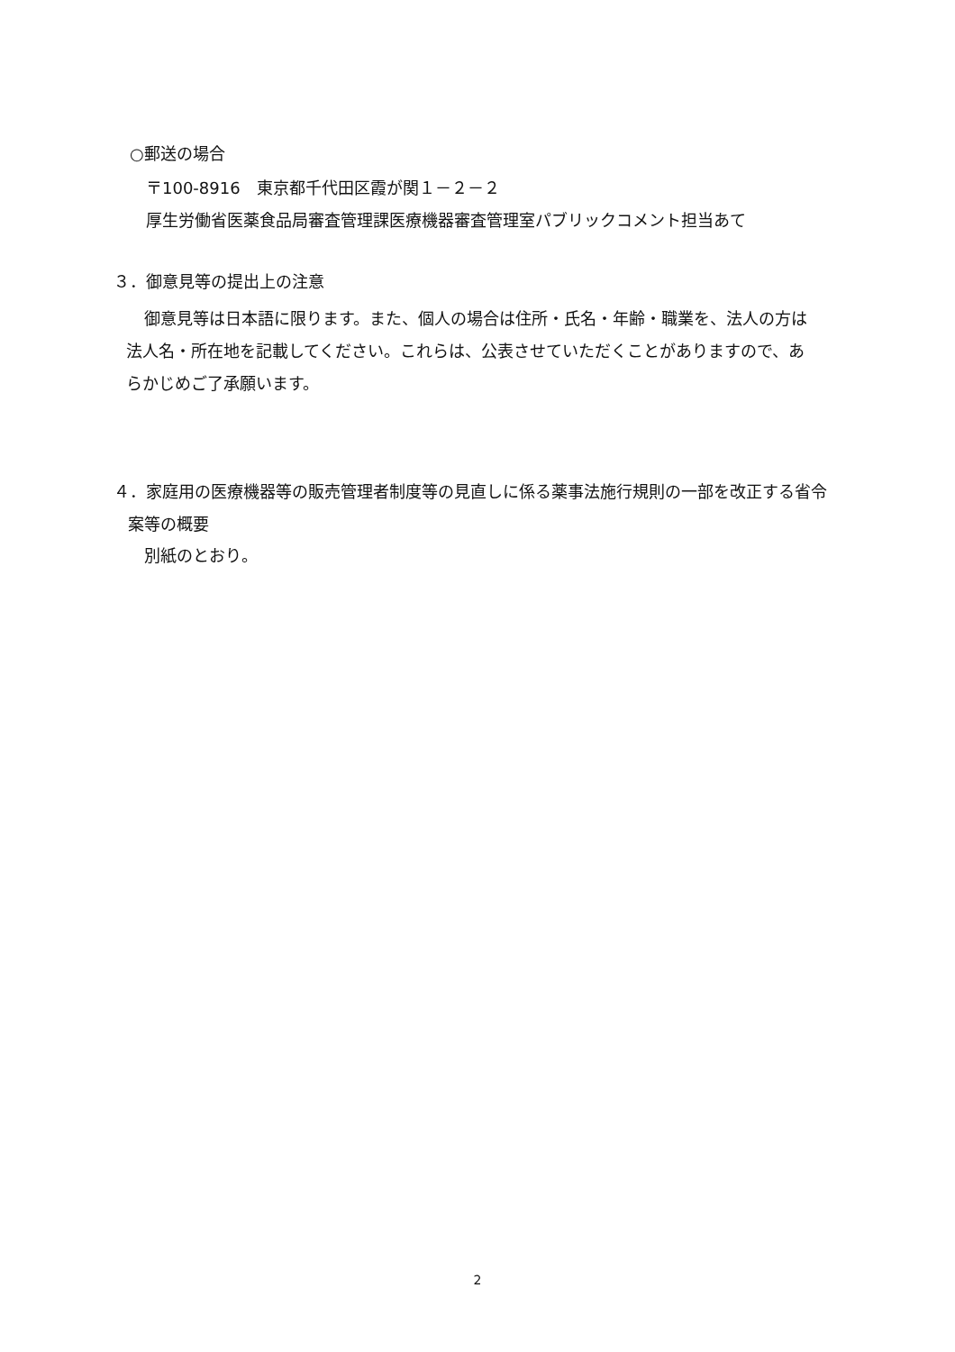○郵送の場合
〒100-8916　東京都千代田区霞が関１－２－２
厚生労働省医薬食品局審査管理課医療機器審査管理室パブリックコメント担当あて
３．御意見等の提出上の注意
御意見等は日本語に限ります。また、個人の場合は住所・氏名・年齢・職業を、法人の方は法人名・所在地を記載してください。これらは、公表させていただくことがありますので、あらかじめご了承願います。
４．家庭用の医療機器等の販売管理者制度等の見直しに係る薬事法施行規則の一部を改正する省令案等の概要
別紙のとおり。
2